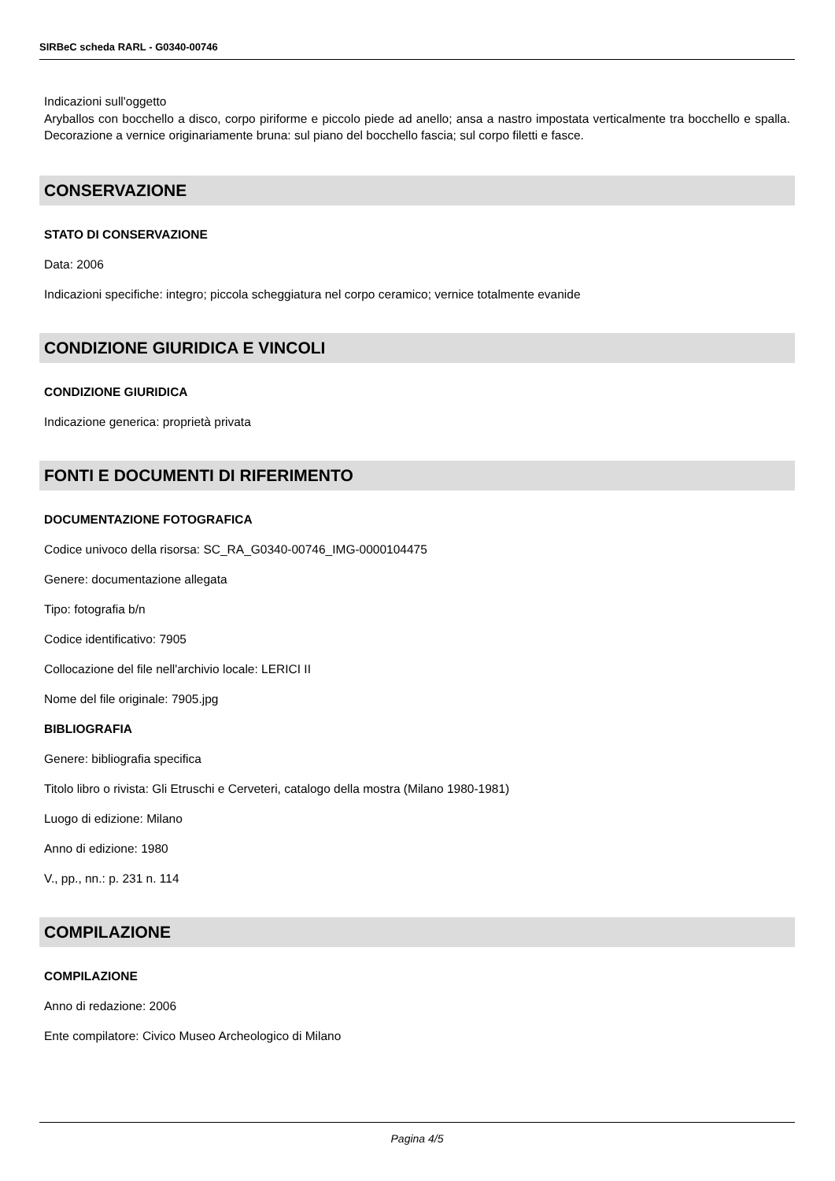SIRBeC scheda RARL - G0340-00746
Indicazioni sull'oggetto
Aryballos con bocchello a disco, corpo piriforme e piccolo piede ad anello; ansa a nastro impostata verticalmente tra bocchello e spalla. Decorazione a vernice originariamente bruna: sul piano del bocchello fascia; sul corpo filetti e fasce.
CONSERVAZIONE
STATO DI CONSERVAZIONE
Data: 2006
Indicazioni specifiche: integro; piccola scheggiatura nel corpo ceramico; vernice totalmente evanide
CONDIZIONE GIURIDICA E VINCOLI
CONDIZIONE GIURIDICA
Indicazione generica: proprietà privata
FONTI E DOCUMENTI DI RIFERIMENTO
DOCUMENTAZIONE FOTOGRAFICA
Codice univoco della risorsa: SC_RA_G0340-00746_IMG-0000104475
Genere: documentazione allegata
Tipo: fotografia b/n
Codice identificativo: 7905
Collocazione del file nell'archivio locale: LERICI II
Nome del file originale: 7905.jpg
BIBLIOGRAFIA
Genere: bibliografia specifica
Titolo libro o rivista: Gli Etruschi e Cerveteri, catalogo della mostra (Milano 1980-1981)
Luogo di edizione: Milano
Anno di edizione: 1980
V., pp., nn.: p. 231 n. 114
COMPILAZIONE
COMPILAZIONE
Anno di redazione: 2006
Ente compilatore: Civico Museo Archeologico di Milano
Pagina 4/5